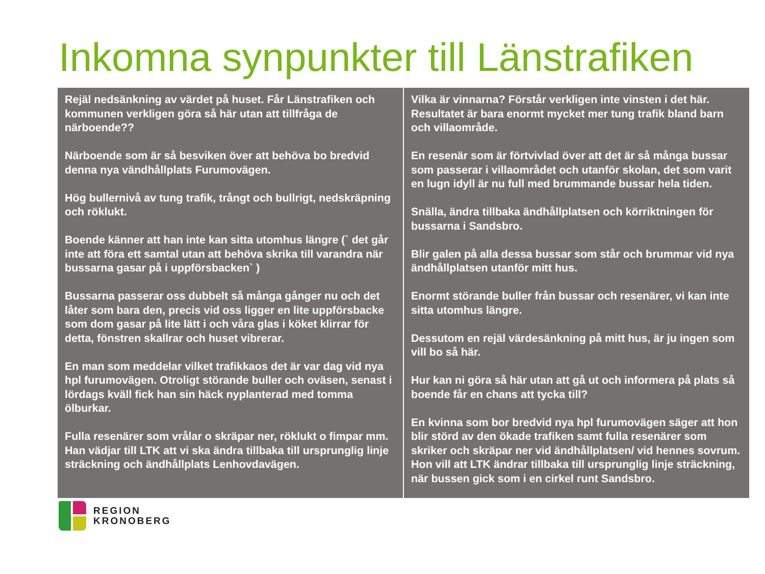Inkomna synpunkter till Länstrafiken
| Rejäl nedsänkning av värdet på huset. Får Länstrafiken och kommunen verkligen göra så här utan att tillfråga de närboende?? Närboende som är så besviken över att behöva bo bredvid denna nya vändhållplats Furumovägen. Hög bullernivå av tung trafik, trångt och bullrigt, nedskräpning och röklukt. Boende känner att han inte kan sitta utomhus längre (` det går inte att föra ett samtal utan att behöva skrika till varandra när bussarna gasar på i uppförsbacken` ) Bussarna passerar oss dubbelt så många gånger nu och det låter som bara den, precis vid oss ligger en lite uppförsbacke som dom gasar på lite lätt i och våra glas i köket klirrar för detta, fönstren skallrar och huset vibrerar. En man som meddelar vilket trafikkaos det är var dag vid nya hpl furumovägen. Otroligt störande buller och oväsen, senast i lördags kväll fick han sin häck nyplanterad med tomma ölburkar. Fulla resenärer som vrålar o skräpar ner, röklukt o fimpar mm. Han vädjar till LTK att vi ska ändra tillbaka till ursprunglig linje sträckning och ändhållplats Lenhovdavägen. | Vilka är vinnarna? Förstår verkligen inte vinsten i det här. Resultatet är bara enormt mycket mer tung trafik bland barn och villaområde. En resenär som är förtvivlad över att det är så många bussar som passerar i villaområdet och utanför skolan, det som varit en lugn idyll är nu full med brummande bussar hela tiden. Snälla, ändra tillbaka ändhållplatsen och körriktningen för bussarna i Sandsbro. Blir galen på alla dessa bussar som står och brummar vid nya ändhållplatsen utanför mitt hus. Enormt störande buller från bussar och resenärer, vi kan inte sitta utomhus längre. Dessutom en rejäl värdesänkning på mitt hus, är ju ingen som vill bo så här. Hur kan ni göra så här utan att gå ut och informera på plats så boende får en chans att tycka till? En kvinna som bor bredvid nya hpl furumovägen säger att hon blir störd av den ökade trafiken samt fulla resenärer som skriker och skräpar ner vid ändhållplatsen/ vid hennes sovrum. Hon vill att LTK ändrar tillbaka till ursprunglig linje sträckning, när bussen gick som i en cirkel runt Sandsbro. |
REGION
KRONOBERG